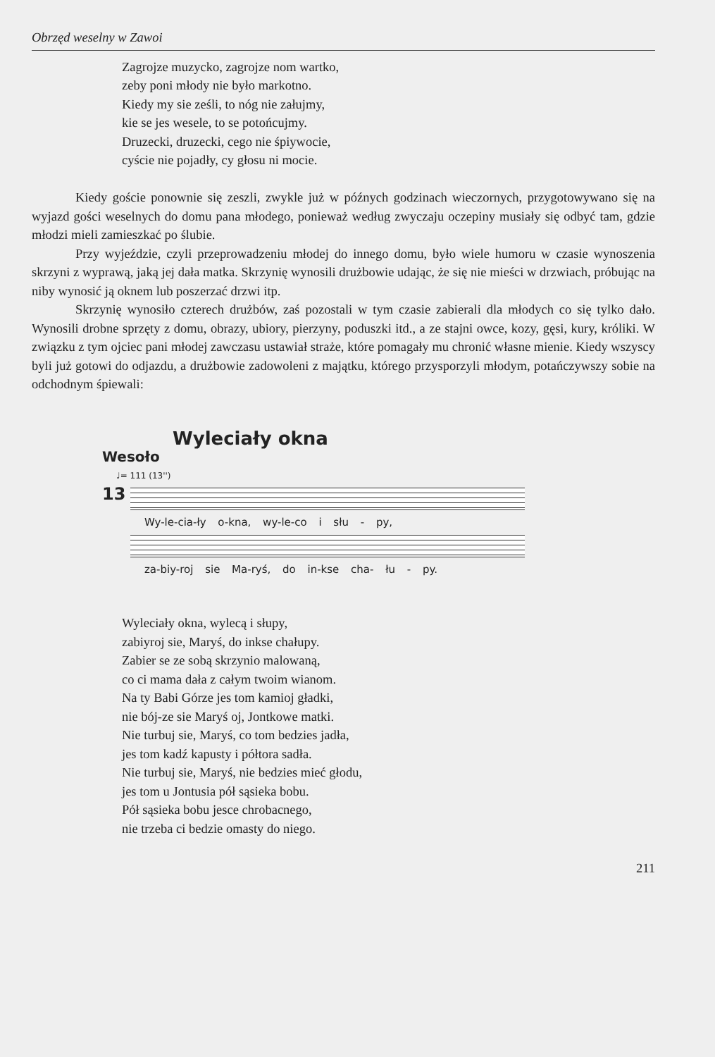Obrzęd weselny w Zawoi
Zagrojze muzycko, zagrojze nom wartko,
zeby poni młody nie było markotno.
Kiedy my sie ześli, to nóg nie załujmy,
kie se jes wesele, to se potońcujmy.
Druzecki, druzecki, cego nie śpiywocie,
cyście nie pojadły, cy głosu ni mocie.
Kiedy goście ponownie się zeszli, zwykle już w późnych godzinach wieczornych, przygotowywano się na wyjazd gości weselnych do domu pana młodego, ponieważ według zwyczaju oczepiny musiały się odbyć tam, gdzie młodzi mieli zamieszkać po ślubie.
Przy wyjeździe, czyli przeprowadzeniu młodej do innego domu, było wiele humoru w czasie wynoszenia skrzyni z wyprawą, jaką jej dała matka. Skrzynię wynosili drużbowie udając, że się nie mieści w drzwiach, próbując na niby wynosić ją oknem lub poszerzać drzwi itp.
Skrzynię wynosiło czterech drużbów, zaś pozostali w tym czasie zabierali dla młodych co się tylko dało. Wynosili drobne sprzęty z domu, obrazy, ubiory, pierzyny, poduszki itd., a ze stajni owce, kozy, gęsi, kury, króliki. W związku z tym ojciec pani młodej zawczasu ustawiał straże, które pomagały mu chronić własne mienie. Kiedy wszyscy byli już gotowi do odjazdu, a drużbowie zadowoleni z majątku, którego przysporzyli młodym, potańczywszy sobie na odchodnym śpiewali:
Wylecia­ły okna
Wesoło
♩= 111 (13'')
13
Wy-le-cia-ły o-kna, wy-le-co i słu - py,
za-biy-roj sie Ma-ryś, do in-kse cha- łu - py.
Wyleciały okna, wylecą i słupy,
zabiyroj sie, Maryś, do inkse chałupy.
Zabier se ze sobą skrzynio malowaną,
co ci mama dała z całym twoim wianom.
Na ty Babi Górze jes tom kamioj gładki,
nie bój-ze sie Maryś oj, Jontkowe matki.
Nie turbuj sie, Maryś, co tom bedzies jadła,
jes tom kadź kapusty i półtora sadła.
Nie turbuj sie, Maryś, nie bedzies mieć głodu,
jes tom u Jontusia pół sąsieka bobu.
Pół sąsieka bobu jesce chrobacnego,
nie trzeba ci bedzie omasty do niego.
211